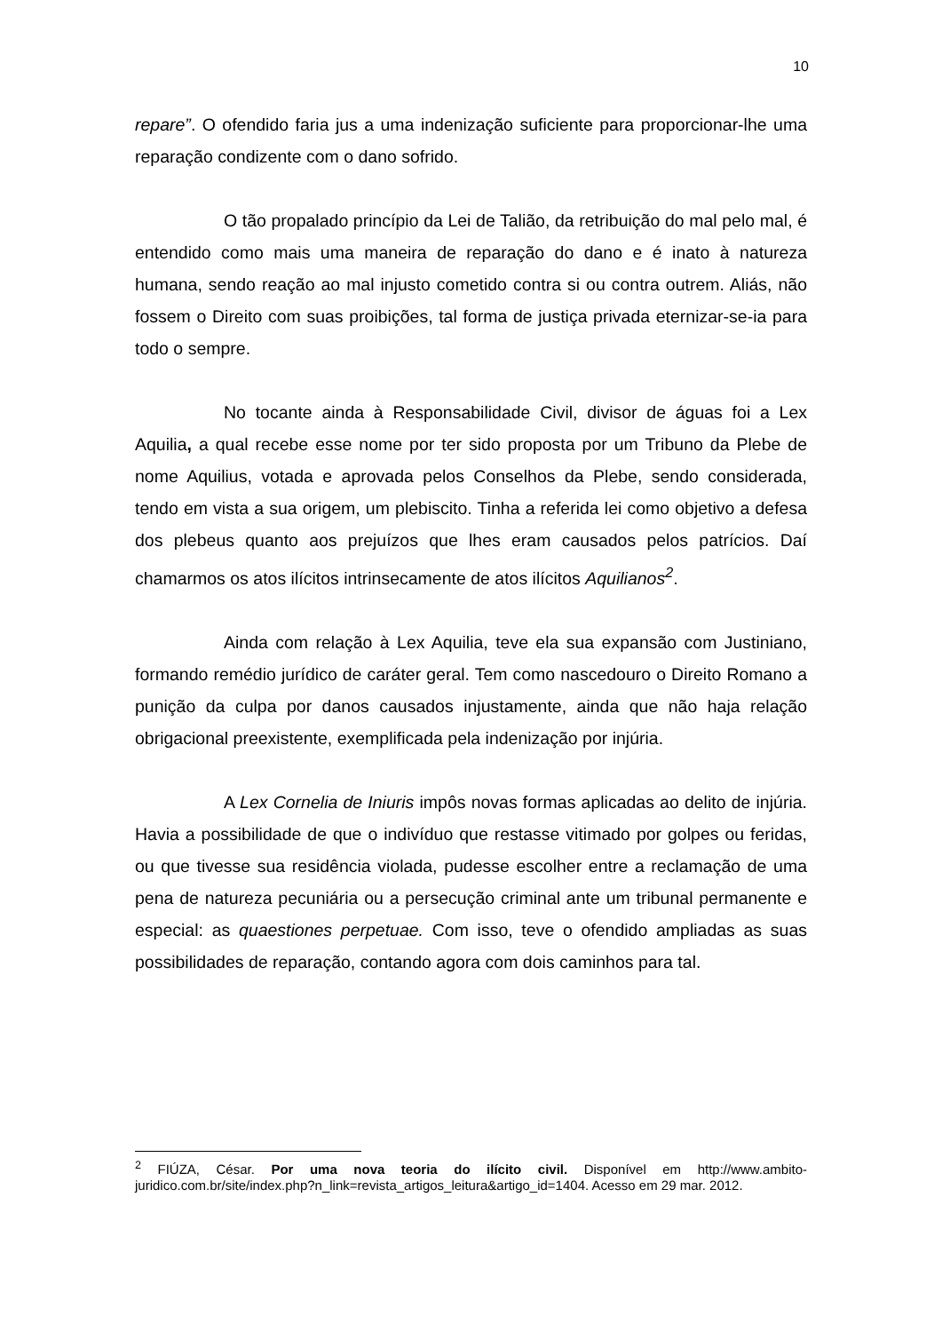10
repare”. O ofendido faria jus a uma indenização suficiente para proporcionar-lhe uma reparação condizente com o dano sofrido.
O tão propalado princípio da Lei de Talião, da retribuição do mal pelo mal, é entendido como mais uma maneira de reparação do dano e é inato à natureza humana, sendo reação ao mal injusto cometido contra si ou contra outrem. Aliás, não fossem o Direito com suas proibições, tal forma de justiça privada eternizar-se-ia para todo o sempre.
No tocante ainda à Responsabilidade Civil, divisor de águas foi a Lex Aquilia, a qual recebe esse nome por ter sido proposta por um Tribuno da Plebe de nome Aquilius, votada e aprovada pelos Conselhos da Plebe, sendo considerada, tendo em vista a sua origem, um plebiscito. Tinha a referida lei como objetivo a defesa dos plebeus quanto aos prejuízos que lhes eram causados pelos patrícios. Daí chamarmos os atos ilícitos intrinsecamente de atos ilícitos Aquilianos<sup>2</sup>.
Ainda com relação à Lex Aquilia, teve ela sua expansão com Justiniano, formando remédio jurídico de caráter geral. Tem como nascedouro o Direito Romano a punição da culpa por danos causados injustamente, ainda que não haja relação obrigacional preexistente, exemplificada pela indenização por injúria.
A Lex Cornelia de Iniuris impôs novas formas aplicadas ao delito de injúria. Havia a possibilidade de que o indivíduo que restasse vitimado por golpes ou feridas, ou que tivesse sua residência violada, pudesse escolher entre a reclamação de uma pena de natureza pecuniária ou a persecução criminal ante um tribunal permanente e especial: as quaestiones perpetuae. Com isso, teve o ofendido ampliadas as suas possibilidades de reparação, contando agora com dois caminhos para tal.
<sup>2</sup> FIÚZA, César. Por uma nova teoria do ilícito civil. Disponível em http://www.ambito-juridico.com.br/site/index.php?n_link=revista_artigos_leitura&artigo_id=1404. Acesso em 29 mar. 2012.